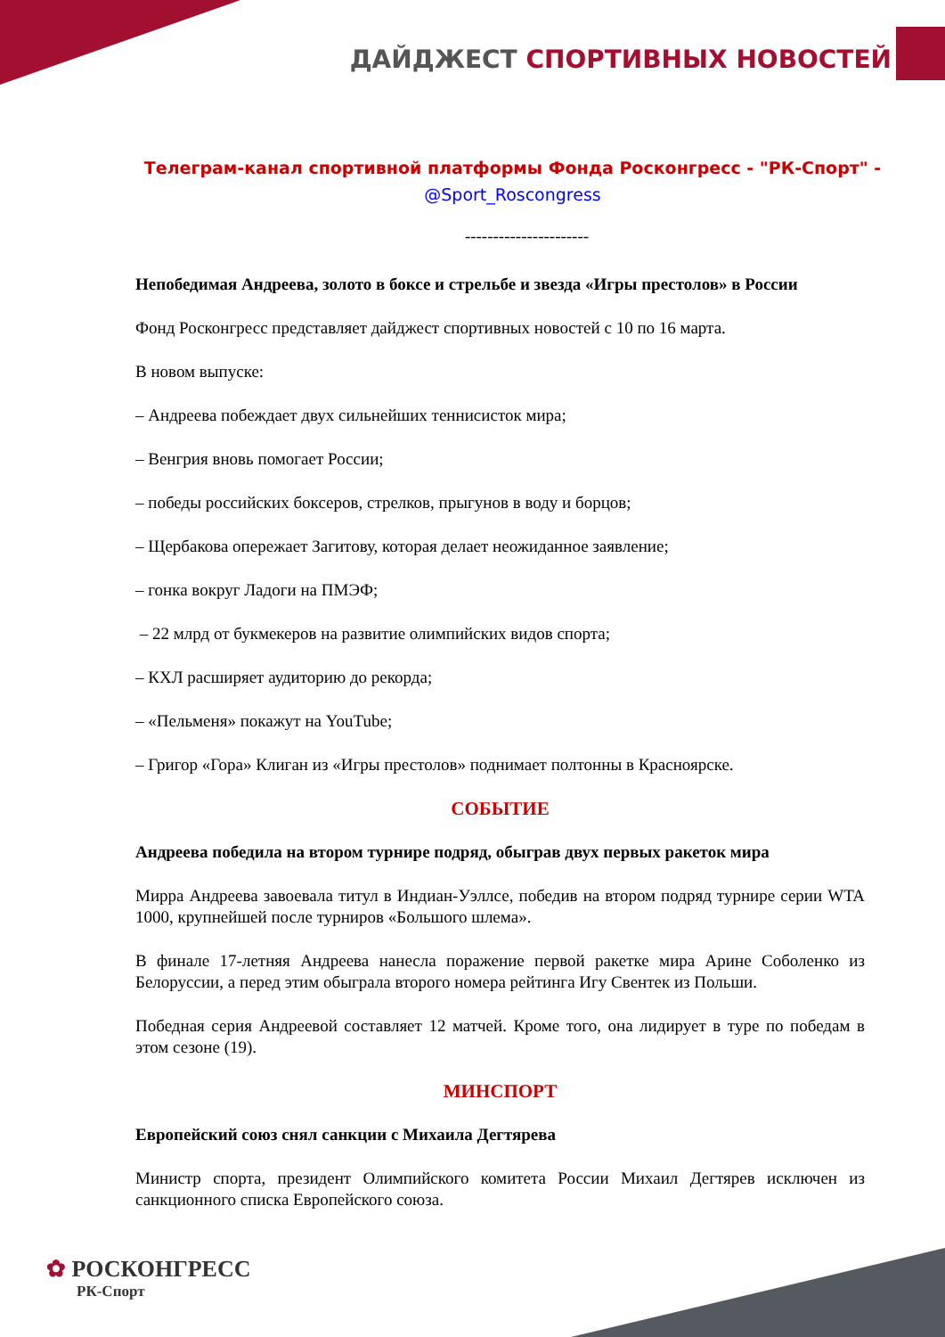ДАЙДЖЕСТ СПОРТИВНЫХ НОВОСТЕЙ
Телеграм-канал спортивной платформы Фонда Росконгресс - "РК-Спорт" -
@Sport_Roscongress
----------------------
Непобедимая Андреева, золото в боксе и стрельбе и звезда «Игры престолов» в России
Фонд Росконгресс представляет дайджест спортивных новостей с 10 по 16 марта.
В новом выпуске:
– Андреева побеждает двух сильнейших теннисисток мира;
– Венгрия вновь помогает России;
– победы российских боксеров, стрелков, прыгунов в воду и борцов;
– Щербакова опережает Загитову, которая делает неожиданное заявление;
– гонка вокруг Ладоги на ПМЭФ;
– 22 млрд от букмекеров на развитие олимпийских видов спорта;
– КХЛ расширяет аудиторию до рекорда;
– «Пельменя» покажут на YouTube;
– Григор «Гора» Клиган из «Игры престолов» поднимает полтонны в Красноярске.
СОБЫТИЕ
Андреева победила на втором турнире подряд, обыграв двух первых ракеток мира
Мирра Андреева завоевала титул в Индиан-Уэллсе, победив на втором подряд турнире серии WTA 1000, крупнейшей после турниров «Большого шлема».
В финале 17-летняя Андреева нанесла поражение первой ракетке мира Арине Соболенко из Белоруссии, а перед этим обыграла второго номера рейтинга Игу Свентек из Польши.
Победная серия Андреевой составляет 12 матчей. Кроме того, она лидирует в туре по победам в этом сезоне (19).
МИНСПОРТ
Европейский союз снял санкции с Михаила Дегтярева
Министр спорта, президент Олимпийского комитета России Михаил Дегтярев исключен из санкционного списка Европейского союза.
✿ РОСКОНГРЕСС
РК-Спорт